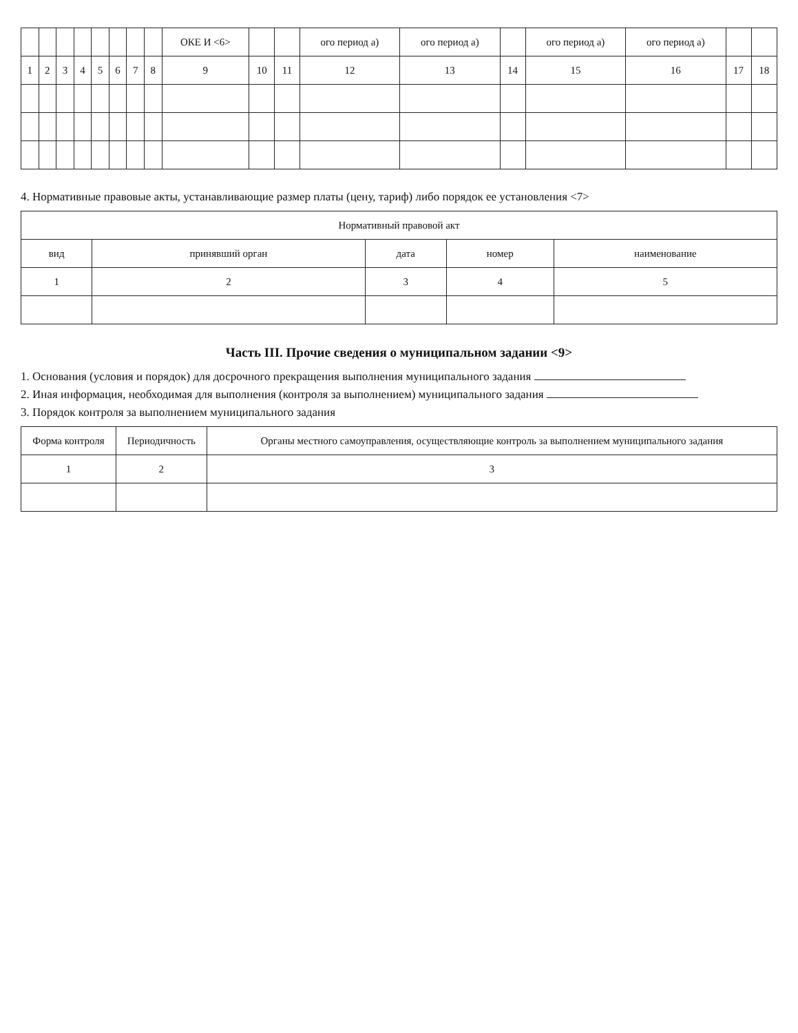| | | | | | | | | ОКЕ И <6> | | | ого период а) | ого период а) | | ого период а) | ого период а) | | |
| --- | --- | --- | --- | --- | --- | --- | --- | --- | --- | --- | --- | --- | --- | --- | --- | --- | --- |
| 1 | 2 | 3 | 4 | 5 | 6 | 7 | 8 | 9 | 10 | 11 | 12 | 13 | 14 | 15 | 16 | 17 | 18 |
4. Нормативные правовые акты, устанавливающие размер платы (цену, тариф) либо порядок ее установления <7>
| Нормативный правовой акт | | | | |
| --- | --- | --- | --- | --- |
| вид | принявший орган | дата | номер | наименование |
| 1 | 2 | 3 | 4 | 5 |
Часть III. Прочие сведения о муниципальном задании <9>
1. Основания (условия и порядок) для досрочного прекращения выполнения муниципального задания
2. Иная информация, необходимая для выполнения (контроля за выполнением) муниципального задания
3. Порядок контроля за выполнением муниципального задания
| Форма контроля | Периодичность | Органы местного самоуправления, осуществляющие контроль за выполнением муниципального задания |
| --- | --- | --- |
| 1 | 2 | 3 |